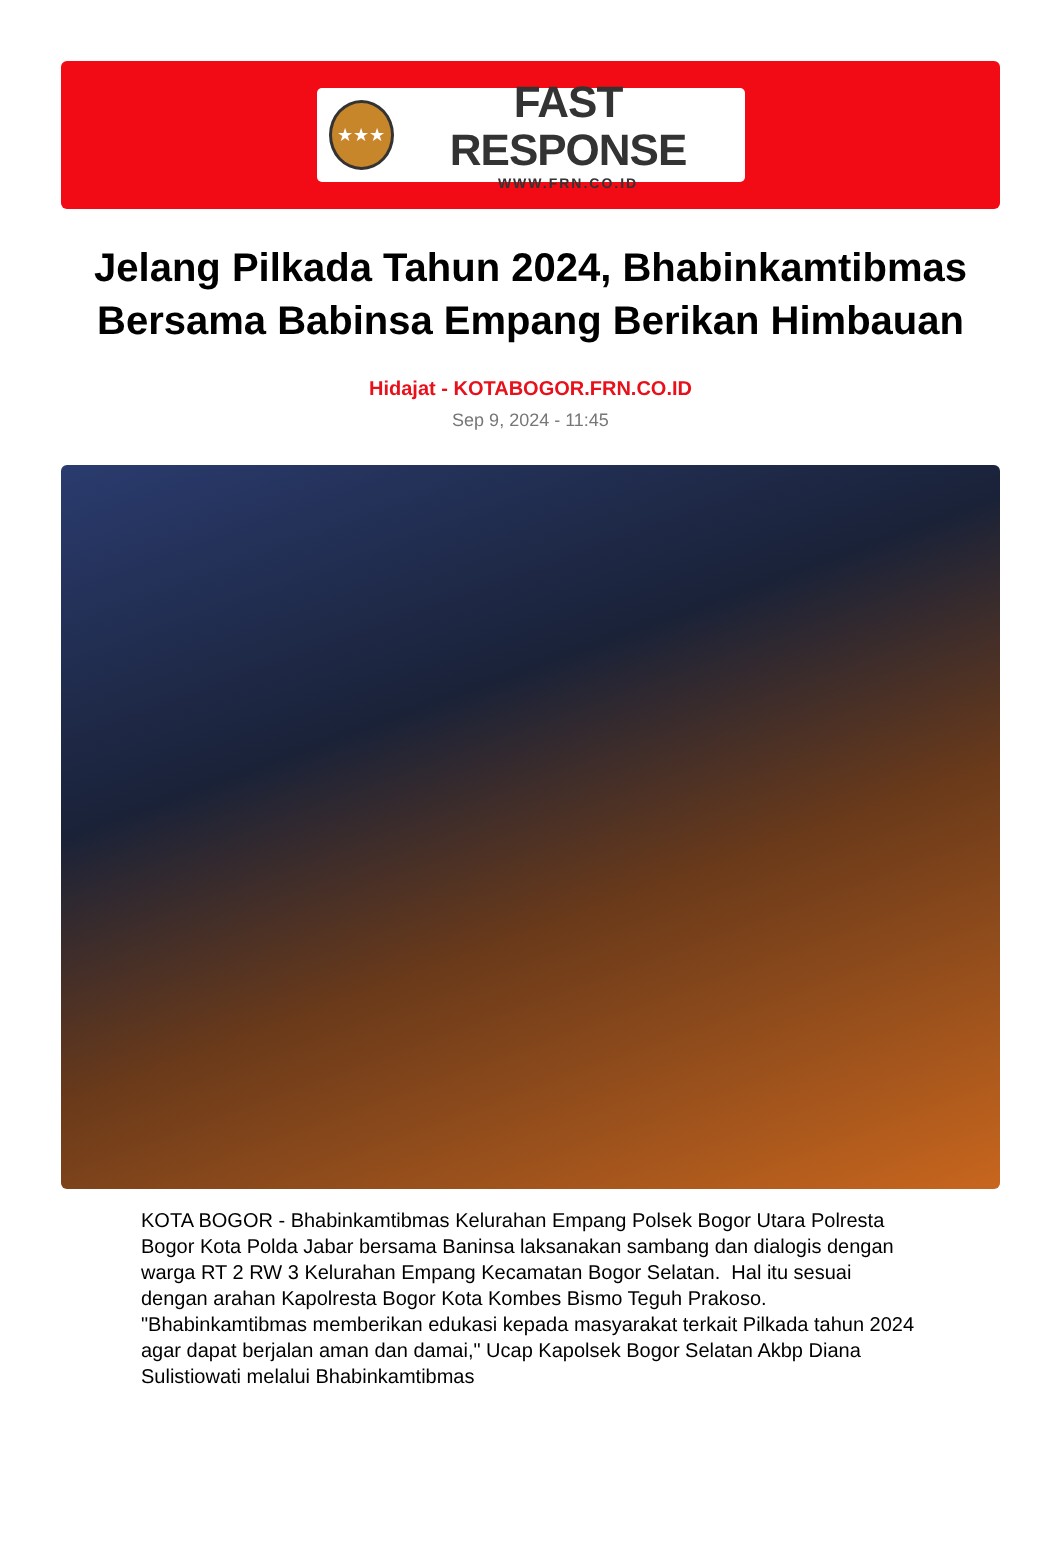★★★
FAST RESPONSE
WWW.FRN.CO.ID
Jelang Pilkada Tahun 2024, Bhabinkamtibmas Bersama Babinsa Empang Berikan Himbauan
Hidajat - KOTABOGOR.FRN.CO.ID
Sep 9, 2024 - 11:45
KOTA BOGOR - Bhabinkamtibmas Kelurahan Empang Polsek Bogor Utara Polresta Bogor Kota Polda Jabar bersama Baninsa laksanakan sambang dan dialogis dengan warga RT 2 RW 3 Kelurahan Empang Kecamatan Bogor Selatan. Hal itu sesuai dengan arahan Kapolresta Bogor Kota Kombes Bismo Teguh Prakoso. "Bhabinkamtibmas memberikan edukasi kepada masyarakat terkait Pilkada tahun 2024 agar dapat berjalan aman dan damai," Ucap Kapolsek Bogor Selatan Akbp Diana Sulistiowati melalui Bhabinkamtibmas